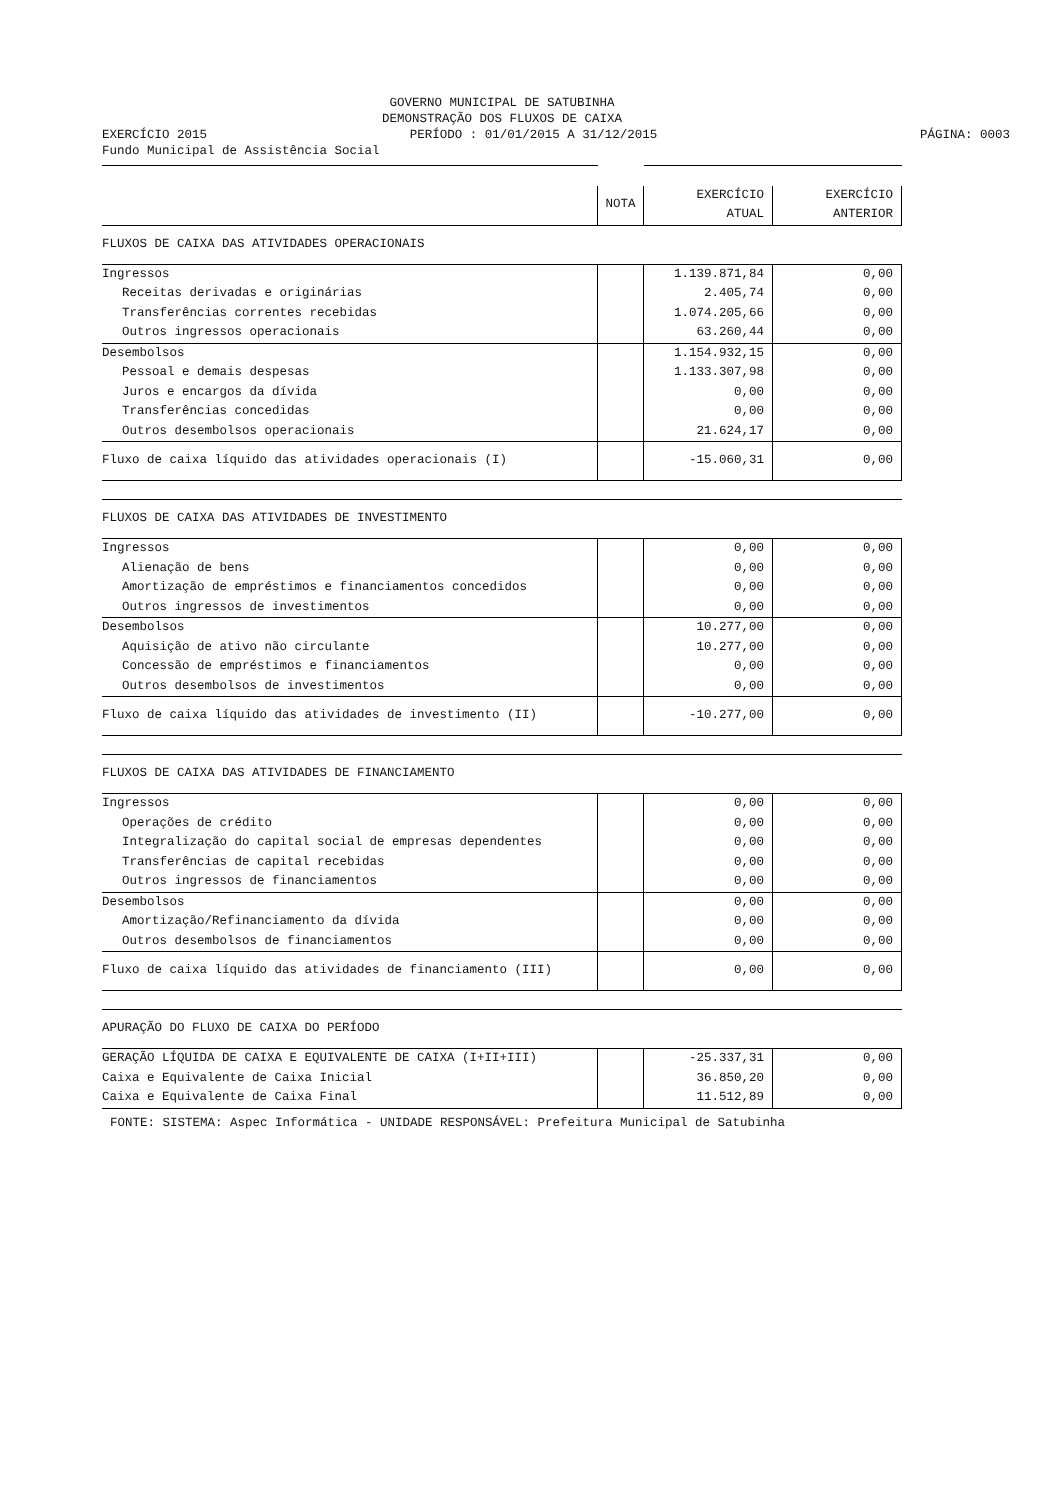GOVERNO MUNICIPAL DE SATUBINHA
DEMONSTRAÇÃO DOS FLUXOS DE CAIXA
EXERCÍCIO 2015 PERÍODO : 01/01/2015 A 31/12/2015 PÁGINA: 0003
Fundo Municipal de Assistência Social
| | NOTA | EXERCÍCIO ATUAL | EXERCÍCIO ANTERIOR |
| FLUXOS DE CAIXA DAS ATIVIDADES OPERACIONAIS | | | |
| Ingressos | | 1.139.871,84 | 0,00 |
| Receitas derivadas e originárias | | 2.405,74 | 0,00 |
| Transferências correntes recebidas | | 1.074.205,66 | 0,00 |
| Outros ingressos operacionais | | 63.260,44 | 0,00 |
| Desembolsos | | 1.154.932,15 | 0,00 |
| Pessoal e demais despesas | | 1.133.307,98 | 0,00 |
| Juros e encargos da dívida | | 0,00 | 0,00 |
| Transferências concedidas | | 0,00 | 0,00 |
| Outros desembolsos operacionais | | 21.624,17 | 0,00 |
| Fluxo de caixa líquido das atividades operacionais (I) | | -15.060,31 | 0,00 |
| FLUXOS DE CAIXA DAS ATIVIDADES DE INVESTIMENTO | | | |
| Ingressos | | 0,00 | 0,00 |
| Alienação de bens | | 0,00 | 0,00 |
| Amortização de empréstimos e financiamentos concedidos | | 0,00 | 0,00 |
| Outros ingressos de investimentos | | 0,00 | 0,00 |
| Desembolsos | | 10.277,00 | 0,00 |
| Aquisição de ativo não circulante | | 10.277,00 | 0,00 |
| Concessão de empréstimos e financiamentos | | 0,00 | 0,00 |
| Outros desembolsos de investimentos | | 0,00 | 0,00 |
| Fluxo de caixa líquido das atividades de investimento (II) | | -10.277,00 | 0,00 |
| FLUXOS DE CAIXA DAS ATIVIDADES DE FINANCIAMENTO | | | |
| Ingressos | | 0,00 | 0,00 |
| Operações de crédito | | 0,00 | 0,00 |
| Integralização do capital social de empresas dependentes | | 0,00 | 0,00 |
| Transferências de capital recebidas | | 0,00 | 0,00 |
| Outros ingressos de financiamentos | | 0,00 | 0,00 |
| Desembolsos | | 0,00 | 0,00 |
| Amortização/Refinanciamento da dívida | | 0,00 | 0,00 |
| Outros desembolsos de financiamentos | | 0,00 | 0,00 |
| Fluxo de caixa líquido das atividades de financiamento (III) | | 0,00 | 0,00 |
| APURAÇÃO DO FLUXO DE CAIXA DO PERÍODO | | | |
| GERAÇÃO LÍQUIDA DE CAIXA E EQUIVALENTE DE CAIXA (I+II+III) | | -25.337,31 | 0,00 |
| Caixa e Equivalente de Caixa Inicial | | 36.850,20 | 0,00 |
| Caixa e Equivalente de Caixa Final | | 11.512,89 | 0,00 |
| FONTE: SISTEMA: Aspec Informática - UNIDADE RESPONSÁVEL: Prefeitura Municipal de Satubinha | | | |